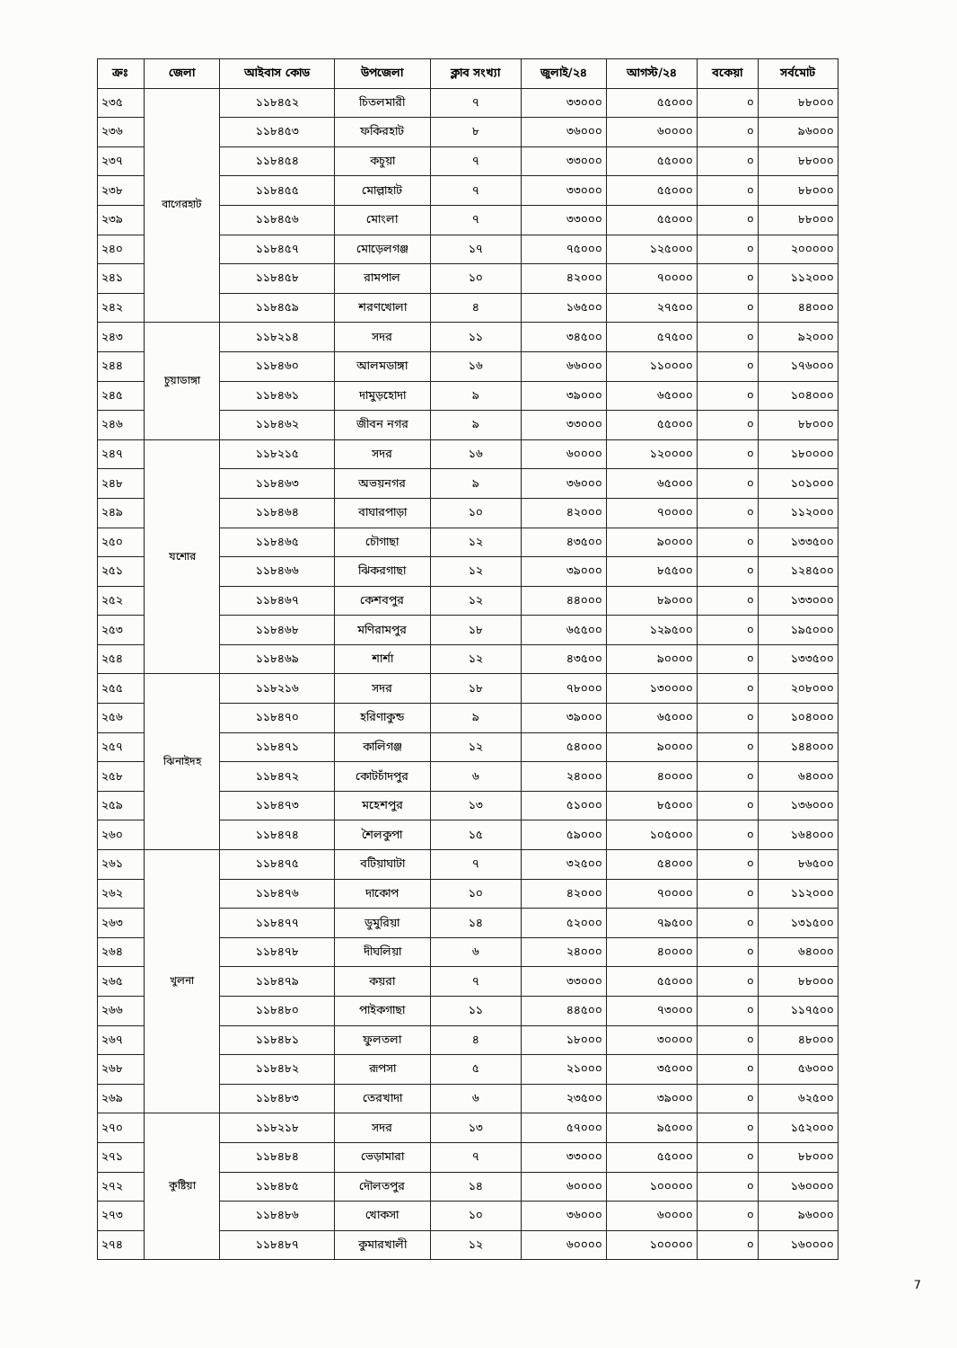| ক্রঃ | জেলা | আইবাস কোড | উপজেলা | ক্লাব সংখ্যা | জুলাই/২৪ | আগস্ট/২৪ | বকেয়া | সর্বমোট |
| --- | --- | --- | --- | --- | --- | --- | --- | --- |
| ২৩৫ | বাগেরহাট | ১১৮৪৫২ | চিতলমারী | ৭ | ৩৩০০০ | ৫৫০০০ | ০ | ৮৮০০০ |
| ২৩৬ | | ১১৮৪৫৩ | ফকিরহাট | ৮ | ৩৬০০০ | ৬০০০০ | ০ | ৯৬০০০ |
| ২৩৭ | | ১১৮৪৫৪ | কচুয়া | ৭ | ৩৩০০০ | ৫৫০০০ | ০ | ৮৮০০০ |
| ২৩৮ | | ১১৮৪৫৫ | মোল্লাহাট | ৭ | ৩৩০০০ | ৫৫০০০ | ০ | ৮৮০০০ |
| ২৩৯ | | ১১৮৪৫৬ | মোংলা | ৭ | ৩৩০০০ | ৫৫০০০ | ০ | ৮৮০০০ |
| ২৪০ | | ১১৮৪৫৭ | মোড়েলগঞ্জ | ১৭ | ৭৫০০০ | ১২৫০০০ | ০ | ২০০০০০ |
| ২৪১ | | ১১৮৪৫৮ | রামপাল | ১০ | ৪২০০০ | ৭০০০০ | ০ | ১১২০০০ |
| ২৪২ | | ১১৮৪৫৯ | শরণখোলা | ৪ | ১৬৫০০ | ২৭৫০০ | ০ | ৪৪০০০ |
| ২৪৩ | চুয়াডাঙ্গা | ১১৮২১৪ | সদর | ১১ | ৩৪৫০০ | ৫৭৫০০ | ০ | ৯২০০০ |
| ২৪৪ | | ১১৮৪৬০ | আলমডাঙ্গা | ১৬ | ৬৬০০০ | ১১০০০০ | ০ | ১৭৬০০০ |
| ২৪৫ | | ১১৮৪৬১ | দামুড়হোদা | ৯ | ৩৯০০০ | ৬৫০০০ | ০ | ১০৪০০০ |
| ২৪৬ | | ১১৮৪৬২ | জীবন নগর | ৯ | ৩৩০০০ | ৫৫০০০ | ০ | ৮৮০০০ |
| ২৪৭ | যশোর | ১১৮২১৫ | সদর | ১৬ | ৬০০০০ | ১২০০০০ | ০ | ১৮০০০০ |
| ২৪৮ | | ১১৮৪৬৩ | অভয়নগর | ৯ | ৩৬০০০ | ৬৫০০০ | ০ | ১০১০০০ |
| ২৪৯ | | ১১৮৪৬৪ | বাঘারপাড়া | ১০ | ৪২০০০ | ৭০০০০ | ০ | ১১২০০০ |
| ২৫০ | | ১১৮৪৬৫ | চৌগাছা | ১২ | ৪৩৫০০ | ৯০০০০ | ০ | ১৩৩৫০০ |
| ২৫১ | | ১১৮৪৬৬ | ঝিকরগাছা | ১২ | ৩৯০০০ | ৮৫৫০০ | ০ | ১২৪৫০০ |
| ২৫২ | | ১১৮৪৬৭ | কেশবপুর | ১২ | ৪৪০০০ | ৮৯০০০ | ০ | ১৩৩০০০ |
| ২৫৩ | | ১১৮৪৬৮ | মণিরামপুর | ১৮ | ৬৫৫০০ | ১২৯৫০০ | ০ | ১৯৫০০০ |
| ২৫৪ | | ১১৮৪৬৯ | শার্শা | ১২ | ৪৩৫০০ | ৯০০০০ | ০ | ১৩৩৫০০ |
| ২৫৫ | ঝিনাইদহ | ১১৮২১৬ | সদর | ১৮ | ৭৮০০০ | ১৩০০০০ | ০ | ২০৮০০০ |
| ২৫৬ | | ১১৮৪৭০ | হরিণাকুন্ড | ৯ | ৩৯০০০ | ৬৫০০০ | ০ | ১০৪০০০ |
| ২৫৭ | | ১১৮৪৭১ | কালিগঞ্জ | ১২ | ৫৪০০০ | ৯০০০০ | ০ | ১৪৪০০০ |
| ২৫৮ | | ১১৮৪৭২ | কোটচাঁদপুর | ৬ | ২৪০০০ | ৪০০০০ | ০ | ৬৪০০০ |
| ২৫৯ | | ১১৮৪৭৩ | মহেশপুর | ১৩ | ৫১০০০ | ৮৫০০০ | ০ | ১৩৬০০০ |
| ২৬০ | | ১১৮৪৭৪ | শৈলকুপা | ১৫ | ৫৯০০০ | ১০৫০০০ | ০ | ১৬৪০০০ |
| ২৬১ | খুলনা | ১১৮৪৭৫ | বটিয়াঘাটা | ৭ | ৩২৫০০ | ৫৪০০০ | ০ | ৮৬৫০০ |
| ২৬২ | | ১১৮৪৭৬ | দাকোপ | ১০ | ৪২০০০ | ৭০০০০ | ০ | ১১২০০০ |
| ২৬৩ | | ১১৮৪৭৭ | ডুমুরিয়া | ১৪ | ৫২০০০ | ৭৯৫০০ | ০ | ১৩১৫০০ |
| ২৬৪ | | ১১৮৪৭৮ | দীঘলিয়া | ৬ | ২৪০০০ | ৪০০০০ | ০ | ৬৪০০০ |
| ২৬৫ | | ১১৮৪৭৯ | কয়রা | ৭ | ৩৩০০০ | ৫৫০০০ | ০ | ৮৮০০০ |
| ২৬৬ | | ১১৮৪৮০ | পাইকগাছা | ১১ | ৪৪৫০০ | ৭৩০০০ | ০ | ১১৭৫০০ |
| ২৬৭ | | ১১৮৪৮১ | ফুলতলা | ৪ | ১৮০০০ | ৩০০০০ | ০ | ৪৮০০০ |
| ২৬৮ | | ১১৮৪৮২ | রূপসা | ৫ | ২১০০০ | ৩৫০০০ | ০ | ৫৬০০০ |
| ২৬৯ | | ১১৮৪৮৩ | তেরখাদা | ৬ | ২৩৫০০ | ৩৯০০০ | ০ | ৬২৫০০ |
| ২৭০ | কুষ্টিয়া | ১১৮২১৮ | সদর | ১৩ | ৫৭০০০ | ৯৫০০০ | ০ | ১৫২০০০ |
| ২৭১ | | ১১৮৪৮৪ | ভেড়ামারা | ৭ | ৩৩০০০ | ৫৫০০০ | ০ | ৮৮০০০ |
| ২৭২ | | ১১৮৪৮৫ | দৌলতপুর | ১৪ | ৬০০০০ | ১০০০০০ | ০ | ১৬০০০০ |
| ২৭৩ | | ১১৮৪৮৬ | খোকসা | ১০ | ৩৬০০০ | ৬০০০০ | ০ | ৯৬০০০ |
| ২৭৪ | | ১১৮৪৮৭ | কুমারখালী | ১২ | ৬০০০০ | ১০০০০০ | ০ | ১৬০০০০ |
7